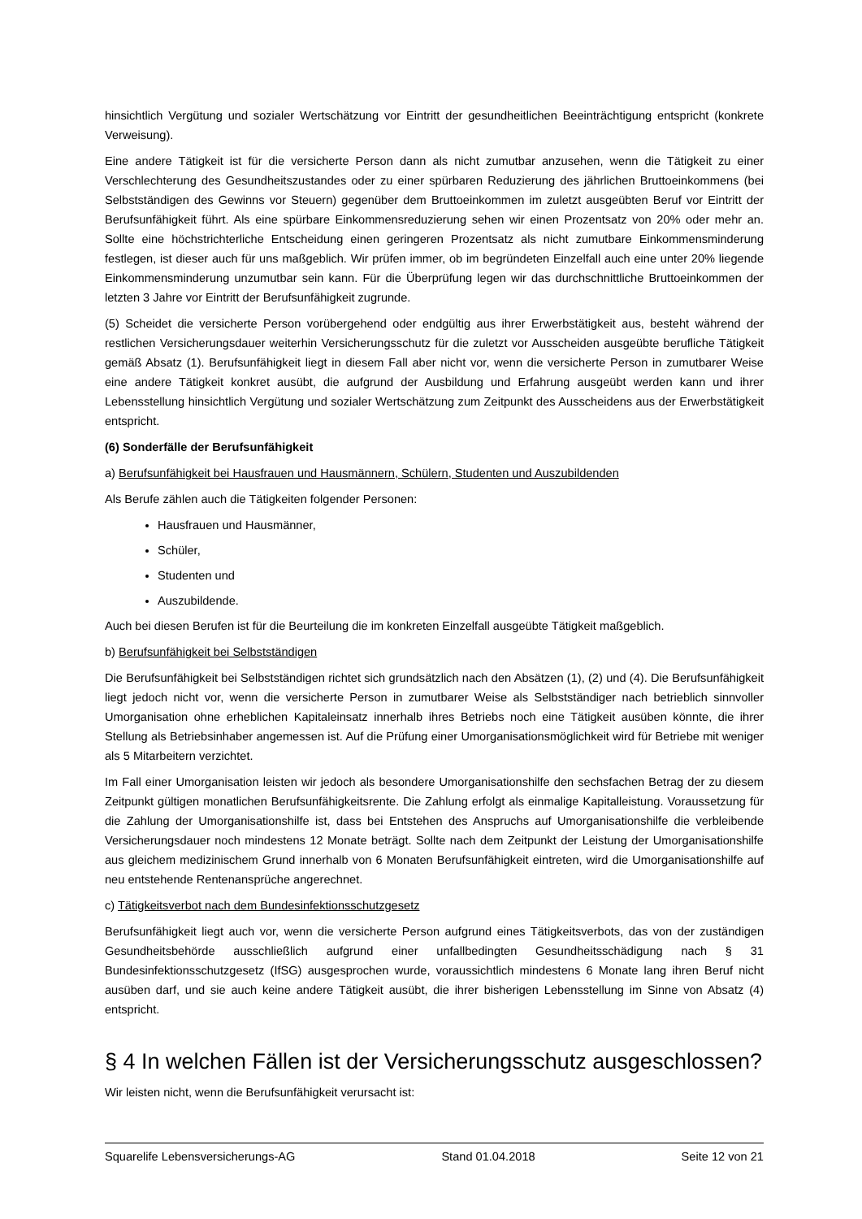hinsichtlich Vergütung und sozialer Wertschätzung vor Eintritt der gesundheitlichen Beeinträchtigung entspricht (konkrete Verweisung).
Eine andere Tätigkeit ist für die versicherte Person dann als nicht zumutbar anzusehen, wenn die Tätigkeit zu einer Verschlechterung des Gesundheitszustandes oder zu einer spürbaren Reduzierung des jährlichen Bruttoeinkommens (bei Selbstständigen des Gewinns vor Steuern) gegenüber dem Bruttoeinkommen im zuletzt ausgeübten Beruf vor Eintritt der Berufsunfähigkeit führt. Als eine spürbare Einkommensreduzierung sehen wir einen Prozentsatz von 20% oder mehr an. Sollte eine höchstrichterliche Entscheidung einen geringeren Prozentsatz als nicht zumutbare Einkommensminderung festlegen, ist dieser auch für uns maßgeblich. Wir prüfen immer, ob im begründeten Einzelfall auch eine unter 20% liegende Einkommensminderung unzumutbar sein kann. Für die Überprüfung legen wir das durchschnittliche Bruttoeinkommen der letzten 3 Jahre vor Eintritt der Berufsunfähigkeit zugrunde.
(5) Scheidet die versicherte Person vorübergehend oder endgültig aus ihrer Erwerbstätigkeit aus, besteht während der restlichen Versicherungsdauer weiterhin Versicherungsschutz für die zuletzt vor Ausscheiden ausgeübte berufliche Tätigkeit gemäß Absatz (1). Berufsunfähigkeit liegt in diesem Fall aber nicht vor, wenn die versicherte Person in zumutbarer Weise eine andere Tätigkeit konkret ausübt, die aufgrund der Ausbildung und Erfahrung ausgeübt werden kann und ihrer Lebensstellung hinsichtlich Vergütung und sozialer Wertschätzung zum Zeitpunkt des Ausscheidens aus der Erwerbstätigkeit entspricht.
(6) Sonderfälle der Berufsunfähigkeit
a) Berufsunfähigkeit bei Hausfrauen und Hausmännern, Schülern, Studenten und Auszubildenden
Als Berufe zählen auch die Tätigkeiten folgender Personen:
Hausfrauen und Hausmänner,
Schüler,
Studenten und
Auszubildende.
Auch bei diesen Berufen ist für die Beurteilung die im konkreten Einzelfall ausgeübte Tätigkeit maßgeblich.
b) Berufsunfähigkeit bei Selbstständigen
Die Berufsunfähigkeit bei Selbstständigen richtet sich grundsätzlich nach den Absätzen (1), (2) und (4). Die Berufsunfähigkeit liegt jedoch nicht vor, wenn die versicherte Person in zumutbarer Weise als Selbstständiger nach betrieblich sinnvoller Umorganisation ohne erheblichen Kapitaleinsatz innerhalb ihres Betriebs noch eine Tätigkeit ausüben könnte, die ihrer Stellung als Betriebsinhaber angemessen ist. Auf die Prüfung einer Umorganisationsmöglichkeit wird für Betriebe mit weniger als 5 Mitarbeitern verzichtet.
Im Fall einer Umorganisation leisten wir jedoch als besondere Umorganisationshilfe den sechsfachen Betrag der zu diesem Zeitpunkt gültigen monatlichen Berufsunfähigkeitsrente. Die Zahlung erfolgt als einmalige Kapitalleistung. Voraussetzung für die Zahlung der Umorganisationshilfe ist, dass bei Entstehen des Anspruchs auf Umorganisationshilfe die verbleibende Versicherungsdauer noch mindestens 12 Monate beträgt. Sollte nach dem Zeitpunkt der Leistung der Umorganisationshilfe aus gleichem medizinischem Grund innerhalb von 6 Monaten Berufsunfähigkeit eintreten, wird die Umorganisationshilfe auf neu entstehende Rentenansprüche angerechnet.
c) Tätigkeitsverbot nach dem Bundesinfektionsschutzgesetz
Berufsunfähigkeit liegt auch vor, wenn die versicherte Person aufgrund eines Tätigkeitsverbots, das von der zuständigen Gesundheitsbehörde ausschließlich aufgrund einer unfallbedingten Gesundheitsschädigung nach § 31 Bundesinfektionsschutzgesetz (IfSG) ausgesprochen wurde, voraussichtlich mindestens 6 Monate lang ihren Beruf nicht ausüben darf, und sie auch keine andere Tätigkeit ausübt, die ihrer bisherigen Lebensstellung im Sinne von Absatz (4) entspricht.
§ 4 In welchen Fällen ist der Versicherungsschutz ausgeschlossen?
Wir leisten nicht, wenn die Berufsunfähigkeit verursacht ist:
Squarelife Lebensversicherungs-AG Stand 01.04.2018 Seite 12 von 21